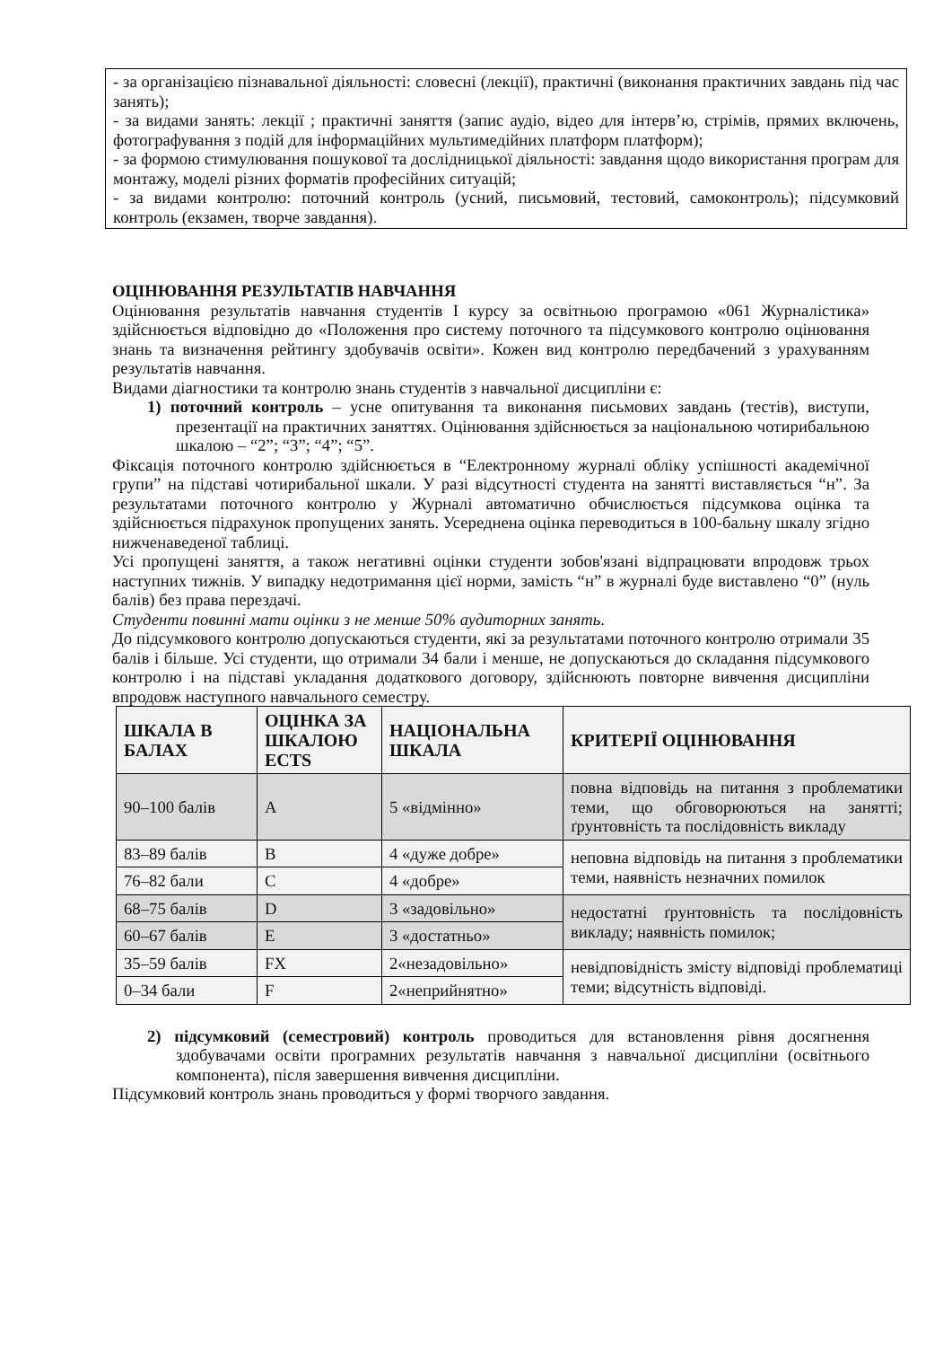- за організацією пізнавальної діяльності: словесні (лекції), практичні (виконання практичних завдань під час занять);
- за видами занять: лекції ; практичні заняття (запис аудіо, відео для інтерв’ю, стрімів, прямих включень, фотографування з подій для інформаційних мультимедійних платформ платформ);
- за формою стимулювання пошукової та дослідницької діяльності: завдання щодо використання програм для монтажу, моделі різних форматів професійних ситуацій;
- за видами контролю: поточний контроль (усний, письмовий, тестовий, самоконтроль); підсумковий контроль (екзамен, творче завдання).
ОЦІНЮВАННЯ РЕЗУЛЬТАТІВ НАВЧАННЯ
Оцінювання результатів навчання студентів І курсу за освітньою програмою «061 Журналістика» здійснюється відповідно до «Положення про систему поточного та підсумкового контролю оцінювання знань та визначення рейтингу здобувачів освіти». Кожен вид контролю передбачений з урахуванням результатів навчання.
Видами діагностики та контролю знань студентів з навчальної дисципліни є:
1) поточний контроль – усне опитування та виконання письмових завдань (тестів), виступи, презентації на практичних заняттях. Оцінювання здійснюється за національною чотирибальною шкалою – “2”; “3”; “4”; “5”.
Фіксація поточного контролю здійснюється в “Електронному журналі обліку успішності академічної групи” на підставі чотирибальної шкали. У разі відсутності студента на занятті виставляється “н”. За результатами поточного контролю у Журналі автоматично обчислюється підсумкова оцінка та здійснюється підрахунок пропущених занять. Усереднена оцінка переводиться в 100-бальну шкалу згідно нижченаведеної таблиці.
Усі пропущені заняття, а також негативні оцінки студенти зобов'язані відпрацювати впродовж трьох наступних тижнів. У випадку недотримання цієї норми, замість “н” в журналі буде виставлено “0” (нуль балів) без права перездачі.
Студенти повинні мати оцінки з не менше 50% аудиторних занять.
До підсумкового контролю допускаються студенти, які за результатами поточного контролю отримали 35 балів і більше. Усі студенти, що отримали 34 бали і менше, не допускаються до складання підсумкового контролю і на підставі укладання додаткового договору, здійснюють повторне вивчення дисципліни впродовж наступного навчального семестру.
| ШКАЛА В БАЛАХ | ОЦІНКА ЗА ШКАЛОЮ ECTS | НАЦІОНАЛЬНА ШКАЛА | КРИТЕРІЇ ОЦІНЮВАННЯ |
| --- | --- | --- | --- |
| 90–100 балів | A | 5 «відмінно» | повна відповідь на питання з проблематики теми, що обговорюються на занятті; ґрунтовність та послідовність викладу |
| 83–89 балів | B | 4 «дуже добре» | неповна відповідь на питання з проблематики теми, наявність незначних помилок |
| 76–82 бали | C | 4 «добре» | |
| 68–75 балів | D | 3 «задовільно» | недостатні ґрунтовність та послідовність викладу; наявність помилок; |
| 60–67 балів | E | 3 «достатньо» | |
| 35–59 балів | FX | 2«незадовільно» | невідповідність змісту відповіді проблематиці теми; відсутність відповіді. |
| 0–34 бали | F | 2«неприйнятно» | |
2) підсумковий (семестровий) контроль проводиться для встановлення рівня досягнення здобувачами освіти програмних результатів навчання з навчальної дисципліни (освітнього компонента), після завершення вивчення дисципліни.
Підсумковий контроль знань проводиться у формі творчого завдання.